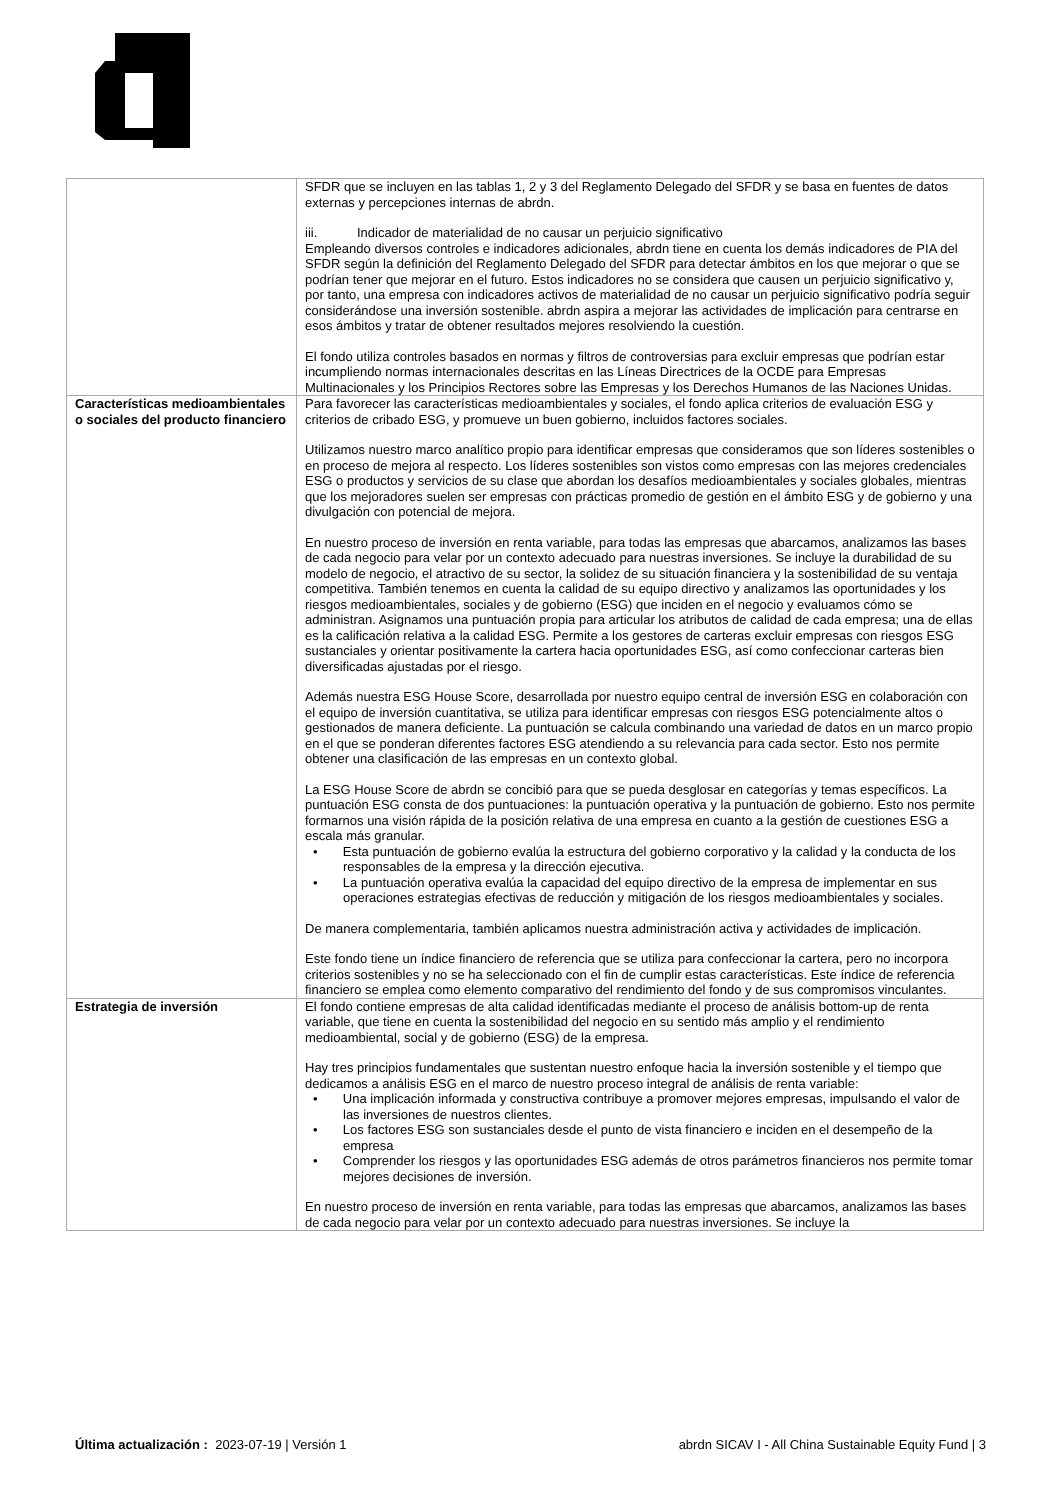| | SFDR que se incluyen en las tablas 1, 2 y 3 del Reglamento Delegado del SFDR y se basa en fuentes de datos externas y percepciones internas de abrdn. iii. Indicador de materialidad de no causar un perjuicio significativo Empleando diversos controles e indicadores adicionales, abrdn tiene en cuenta los demás indicadores de PIA del SFDR según la definición del Reglamento Delegado del SFDR para detectar ámbitos en los que mejorar o que se podrían tener que mejorar en el futuro. Estos indicadores no se considera que causen un perjuicio significativo y, por tanto, una empresa con indicadores activos de materialidad de no causar un perjuicio significativo podría seguir considerándose una inversión sostenible. abrdn aspira a mejorar las actividades de implicación para centrarse en esos ámbitos y tratar de obtener resultados mejores resolviendo la cuestión. El fondo utiliza controles basados en normas y filtros de controversias para excluir empresas que podrían estar incumpliendo normas internacionales descritas en las Líneas Directrices de la OCDE para Empresas Multinacionales y los Principios Rectores sobre las Empresas y los Derechos Humanos de las Naciones Unidas. |
| Características medioambientales o sociales del producto financiero | Para favorecer las características medioambientales y sociales, el fondo aplica criterios de evaluación ESG y criterios de cribado ESG, y promueve un buen gobierno, incluidos factores sociales. Utilizamos nuestro marco analítico propio para identificar empresas que consideramos que son líderes sostenibles o en proceso de mejora al respecto. Los líderes sostenibles son vistos como empresas con las mejores credenciales ESG o productos y servicios de su clase que abordan los desafíos medioambientales y sociales globales, mientras que los mejoradores suelen ser empresas con prácticas promedio de gestión en el ámbito ESG y de gobierno y una divulgación con potencial de mejora. En nuestro proceso de inversión en renta variable, para todas las empresas que abarcamos, analizamos las bases de cada negocio para velar por un contexto adecuado para nuestras inversiones. Se incluye la durabilidad de su modelo de negocio, el atractivo de su sector, la solidez de su situación financiera y la sostenibilidad de su ventaja competitiva. También tenemos en cuenta la calidad de su equipo directivo y analizamos las oportunidades y los riesgos medioambientales, sociales y de gobierno (ESG) que inciden en el negocio y evaluamos cómo se administran. Asignamos una puntuación propia para articular los atributos de calidad de cada empresa; una de ellas es la calificación relativa a la calidad ESG. Permite a los gestores de carteras excluir empresas con riesgos ESG sustanciales y orientar positivamente la cartera hacia oportunidades ESG, así como confeccionar carteras bien diversificadas ajustadas por el riesgo. Además nuestra ESG House Score, desarrollada por nuestro equipo central de inversión ESG en colaboración con el equipo de inversión cuantitativa, se utiliza para identificar empresas con riesgos ESG potencialmente altos o gestionados de manera deficiente. La puntuación se calcula combinando una variedad de datos en un marco propio en el que se ponderan diferentes factores ESG atendiendo a su relevancia para cada sector. Esto nos permite obtener una clasificación de las empresas en un contexto global. La ESG House Score de abrdn se concibió para que se pueda desglosar en categorías y temas específicos. La puntuación ESG consta de dos puntuaciones: la puntuación operativa y la puntuación de gobierno. Esto nos permite formarnos una visión rápida de la posición relativa de una empresa en cuanto a la gestión de cuestiones ESG a escala más granular. • Esta puntuación de gobierno evalúa la estructura del gobierno corporativo y la calidad y la conducta de los responsables de la empresa y la dirección ejecutiva. • La puntuación operativa evalúa la capacidad del equipo directivo de la empresa de implementar en sus operaciones estrategias efectivas de reducción y mitigación de los riesgos medioambientales y sociales. De manera complementaria, también aplicamos nuestra administración activa y actividades de implicación. Este fondo tiene un índice financiero de referencia que se utiliza para confeccionar la cartera, pero no incorpora criterios sostenibles y no se ha seleccionado con el fin de cumplir estas características. Este índice de referencia financiero se emplea como elemento comparativo del rendimiento del fondo y de sus compromisos vinculantes. |
| Estrategia de inversión | El fondo contiene empresas de alta calidad identificadas mediante el proceso de análisis bottom-up de renta variable, que tiene en cuenta la sostenibilidad del negocio en su sentido más amplio y el rendimiento medioambiental, social y de gobierno (ESG) de la empresa. Hay tres principios fundamentales que sustentan nuestro enfoque hacia la inversión sostenible y el tiempo que dedicamos a análisis ESG en el marco de nuestro proceso integral de análisis de renta variable: • Una implicación informada y constructiva contribuye a promover mejores empresas, impulsando el valor de las inversiones de nuestros clientes. • Los factores ESG son sustanciales desde el punto de vista financiero e inciden en el desempeño de la empresa • Comprender los riesgos y las oportunidades ESG además de otros parámetros financieros nos permite tomar mejores decisiones de inversión. En nuestro proceso de inversión en renta variable, para todas las empresas que abarcamos, analizamos las bases de cada negocio para velar por un contexto adecuado para nuestras inversiones. Se incluye la |
Última actualización : 2023-07-19 | Versión 1 abrdn SICAV I - All China Sustainable Equity Fund | 3